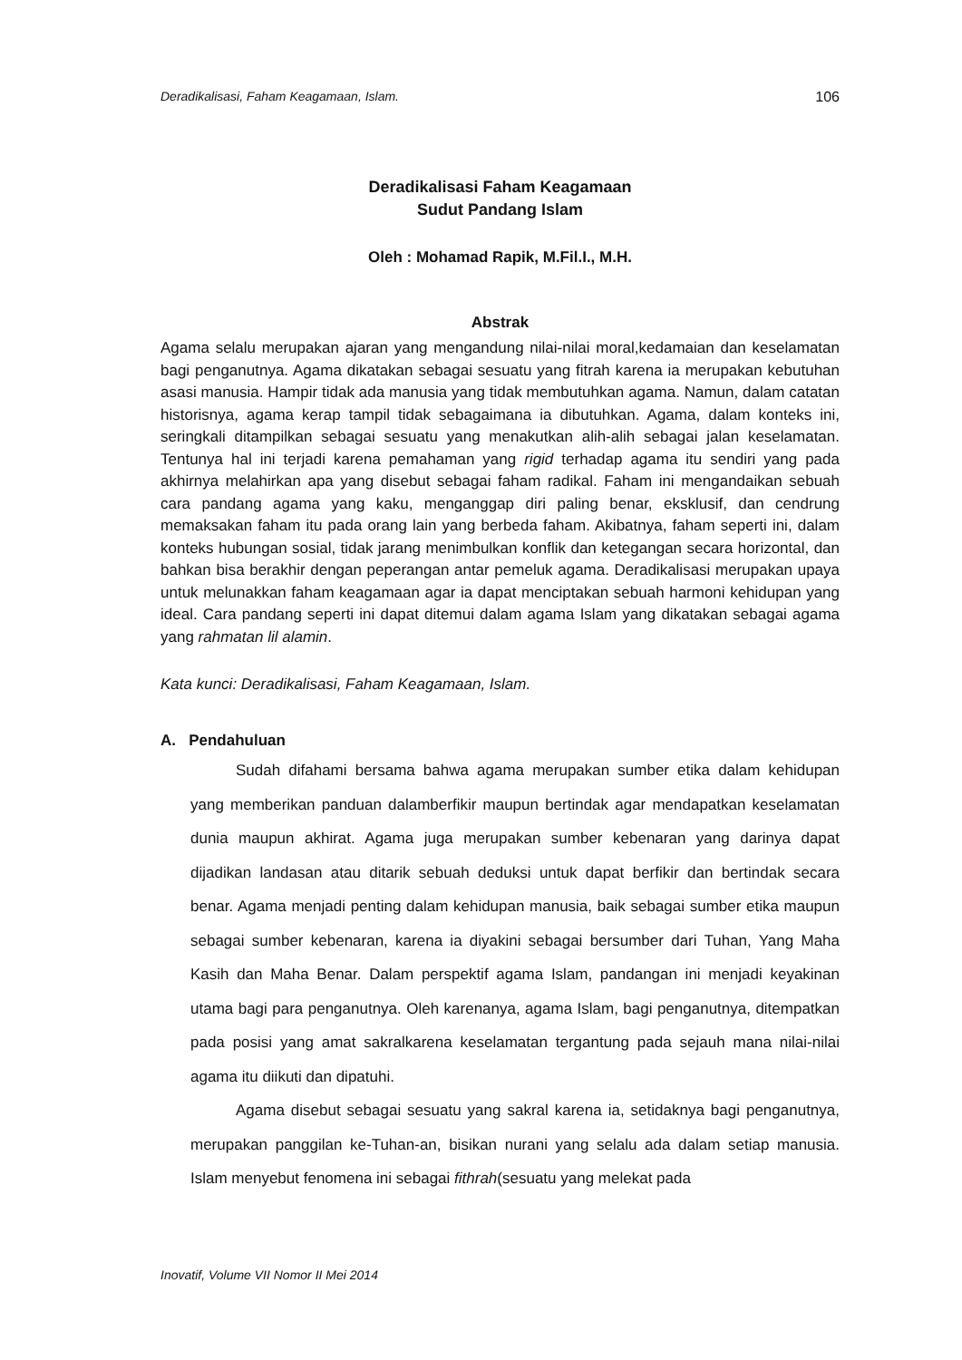Deradikalisasi, Faham Keagamaan, Islam. 106
Deradikalisasi Faham Keagamaan
Sudut Pandang Islam
Oleh : Mohamad Rapik, M.Fil.I., M.H.
Abstrak
Agama selalu merupakan ajaran yang mengandung nilai-nilai moral,kedamaian dan keselamatan bagi penganutnya. Agama dikatakan sebagai sesuatu yang fitrah karena ia merupakan kebutuhan asasi manusia. Hampir tidak ada manusia yang tidak membutuhkan agama. Namun, dalam catatan historisnya, agama kerap tampil tidak sebagaimana ia dibutuhkan. Agama, dalam konteks ini, seringkali ditampilkan sebagai sesuatu yang menakutkan alih-alih sebagai jalan keselamatan. Tentunya hal ini terjadi karena pemahaman yang rigid terhadap agama itu sendiri yang pada akhirnya melahirkan apa yang disebut sebagai faham radikal. Faham ini mengandaikan sebuah cara pandang agama yang kaku, menganggap diri paling benar, eksklusif, dan cendrung memaksakan faham itu pada orang lain yang berbeda faham. Akibatnya, faham seperti ini, dalam konteks hubungan sosial, tidak jarang menimbulkan konflik dan ketegangan secara horizontal, dan bahkan bisa berakhir dengan peperangan antar pemeluk agama. Deradikalisasi merupakan upaya untuk melunakkan faham keagamaan agar ia dapat menciptakan sebuah harmoni kehidupan yang ideal. Cara pandang seperti ini dapat ditemui dalam agama Islam yang dikatakan sebagai agama yang rahmatan lil alamin.
Kata kunci: Deradikalisasi, Faham Keagamaan, Islam.
A. Pendahuluan
Sudah difahami bersama bahwa agama merupakan sumber etika dalam kehidupan yang memberikan panduan dalamberfikir maupun bertindak agar mendapatkan keselamatan dunia maupun akhirat. Agama juga merupakan sumber kebenaran yang darinya dapat dijadikan landasan atau ditarik sebuah deduksi untuk dapat berfikir dan bertindak secara benar. Agama menjadi penting dalam kehidupan manusia, baik sebagai sumber etika maupun sebagai sumber kebenaran, karena ia diyakini sebagai bersumber dari Tuhan, Yang Maha Kasih dan Maha Benar. Dalam perspektif agama Islam, pandangan ini menjadi keyakinan utama bagi para penganutnya. Oleh karenanya, agama Islam, bagi penganutnya, ditempatkan pada posisi yang amat sakralkarena keselamatan tergantung pada sejauh mana nilai-nilai agama itu diikuti dan dipatuhi.
Agama disebut sebagai sesuatu yang sakral karena ia, setidaknya bagi penganutnya, merupakan panggilan ke-Tuhan-an, bisikan nurani yang selalu ada dalam setiap manusia. Islam menyebut fenomena ini sebagai fithrah(sesuatu yang melekat pada
Inovatif, Volume VII Nomor II Mei 2014